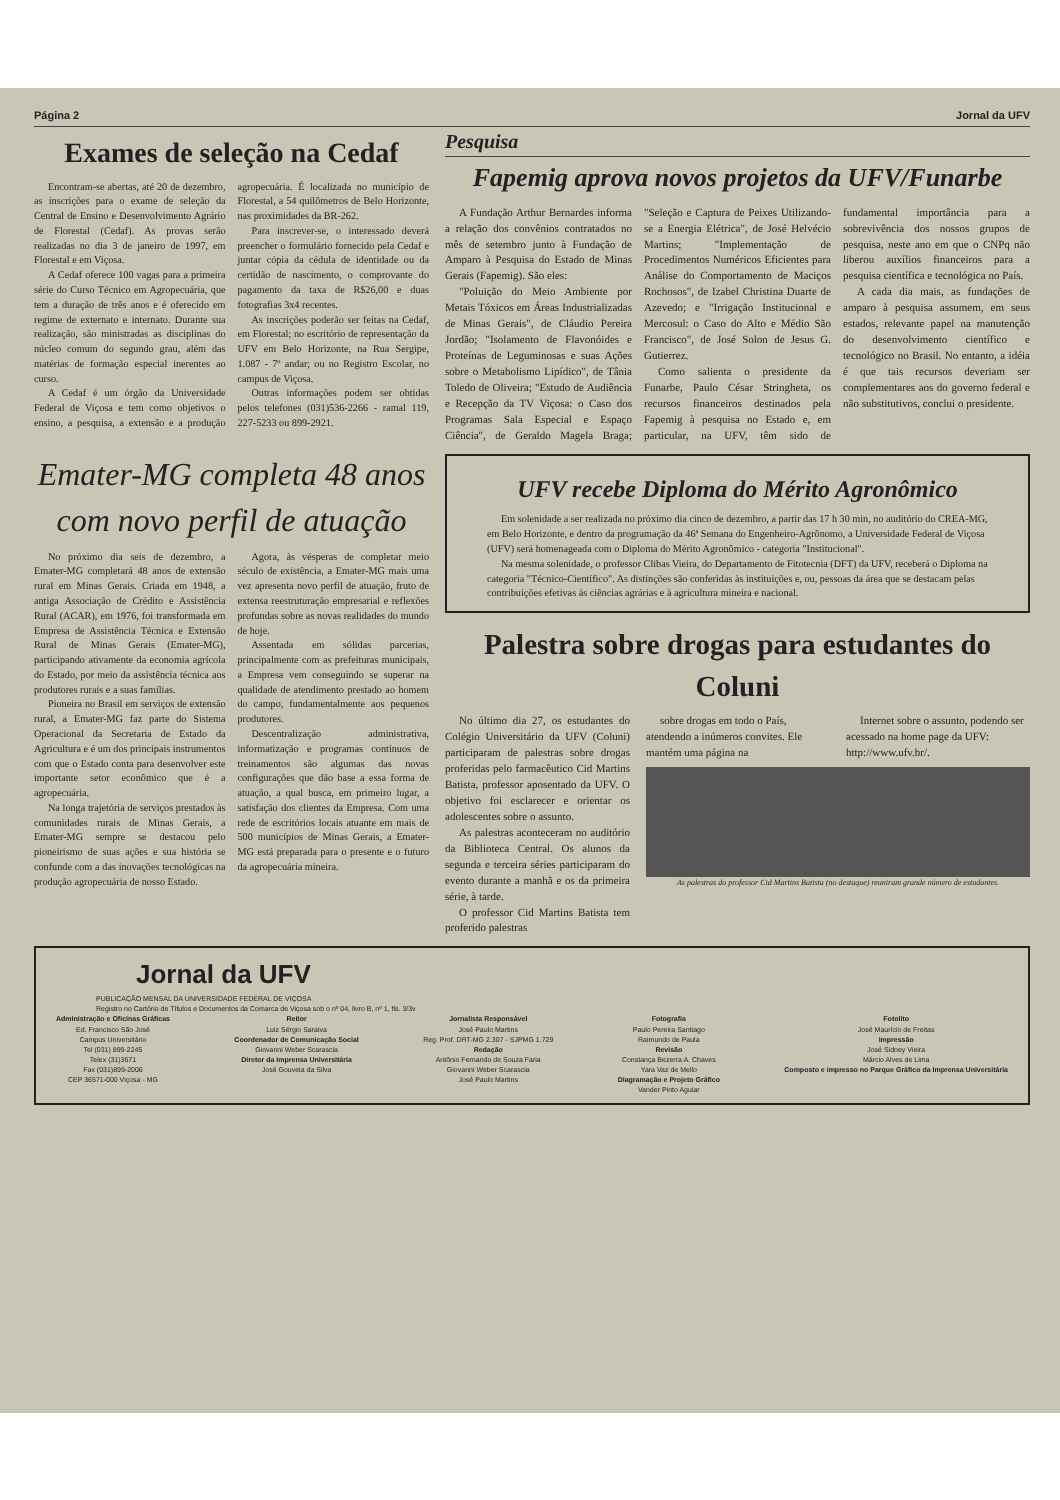Página 2 Jornal da UFV
Exames de seleção na Cedaf
Encontram-se abertas, até 20 de dezembro, as inscrições para o exame de seleção da Central de Ensino e Desenvolvimento Agrário de Florestal (Cedaf). As provas serão realizadas no dia 3 de janeiro de 1997, em Florestal e em Viçosa.
A Cedaf oferece 100 vagas para a primeira série do Curso Técnico em Agropecuária, que tem a duração de três anos e é oferecido em regime de externato e internato. Durante sua realização, são ministradas as disciplinas do núcleo comum do segundo grau, além das matérias de formação especial inerentes ao curso.
A Cedaf é um órgão da Universidade Federal de Viçosa e tem como objetivos o ensino, a pesquisa, a extensão e a produção agropecuária. É localizada no município de Florestal, a 54 quilômetros de Belo Horizonte, nas proximidades da BR-262.
Para inscrever-se, o interessado deverá preencher o formulário fornecido pela Cedaf e juntar cópia da cédula de identidade ou da certidão de nascimento, o comprovante do pagamento da taxa de R$26,00 e duas fotografias 3x4 recentes.
As inscrições poderão ser feitas na Cedaf, em Florestal; no escritório de representação da UFV em Belo Horizonte, na Rua Sergipe, 1.087 - 7º andar; ou no Registro Escolar, no campus de Viçosa.
Outras informações podem ser obtidas pelos telefones (031)536-2266 - ramal 119, 227-5233 ou 899-2921.
Emater-MG completa 48 anos com novo perfil de atuação
No próximo dia seis de dezembro, a Emater-MG completará 48 anos de extensão rural em Minas Gerais. Criada em 1948, a antiga Associação de Crédito e Assistência Rural (ACAR), em 1976, foi transformada em Empresa de Assistência Técnica e Extensão Rural de Minas Gerais (Emater-MG), participando ativamente da economia agrícola do Estado, por meio da assistência técnica aos produtores rurais e a suas famílias.
Pioneira no Brasil em serviços de extensão rural, a Emater-MG faz parte do Sistema Operacional da Secretaria de Estado da Agricultura e é um dos principais instrumentos com que o Estado conta para desenvolver este importante setor econômico que é a agropecuária.
Na longa trajetória de serviços prestados às comunidades rurais de Minas Gerais, a Emater-MG sempre se destacou pelo pioneirismo de suas ações e sua história se confunde com a das inovações tecnológicas na produção agropecuária de nosso Estado.
Agora, às vésperas de completar meio século de existência, a Emater-MG mais uma vez apresenta novo perfil de atuação, fruto de extensa reestruturação empresarial e reflexões profundas sobre as novas realidades do mundo de hoje.
Assentada em sólidas parcerias, principalmente com as prefeituras municipais, a Empresa vem conseguindo se superar na qualidade de atendimento prestado ao homem do campo, fundamentalmente aos pequenos produtores.
Descentralização administrativa, informatização e programas contínuos de treinamentos são algumas das novas configurações que dão base a essa forma de atuação, a qual busca, em primeiro lugar, a satisfação dos clientes da Empresa. Com uma rede de escritórios locais atuante em mais de 500 municípios de Minas Gerais, a Emater-MG está preparada para o presente e o futuro da agropecuária mineira.
Pesquisa
Fapemig aprova novos projetos da UFV/Funarbe
A Fundação Arthur Bernardes informa a relação dos convênios contratados no mês de setembro junto à Fundação de Amparo à Pesquisa do Estado de Minas Gerais (Fapemig). São eles:
"Poluição do Meio Ambiente por Metais Tóxicos em Áreas Industrializadas de Minas Gerais", de Cláudio Pereira Jordão; "Isolamento de Flavonóides e Proteínas de Leguminosas e suas Ações sobre o Metabolismo Lipídico", de Tânia Toledo de Oliveira; "Estudo de Audiência e Recepção da TV Viçosa: o Caso dos Programas Sala Especial e Espaço Ciência", de Geraldo Magela Braga; "Seleção e Captura de Peixes Utilizando-se a Energia Elétrica", de José Helvécio Martins; "Implementação de Procedimentos Numéricos Eficientes para Análise do Comportamento de Maciços Rochosos", de Izabel Christina Duarte de Azevedo; e "Irrigação Institucional e Mercosul: o Caso do Alto e Médio São Francisco", de José Solon de Jesus G. Gutierrez.
Como salienta o presidente da Funarbe, Paulo César Stringheta, os recursos financeiros destinados pela Fapemig à pesquisa no Estado e, em particular, na UFV, têm sido de fundamental importância para a sobrevivência dos nossos grupos de pesquisa, neste ano em que o CNPq não liberou auxílios financeiros para a pesquisa científica e tecnológica no País.
A cada dia mais, as fundações de amparo à pesquisa assumem, em seus estados, relevante papel na manutenção do desenvolvimento científico e tecnológico no Brasil. No entanto, a idéia é que tais recursos deveriam ser complementares aos do governo federal e não substitutivos, conclui o presidente.
UFV recebe Diploma do Mérito Agronômico
Em solenidade a ser realizada no próximo dia cinco de dezembro, a partir das 17 h 30 min, no auditório do CREA-MG, em Belo Horizonte, e dentro da programação da 46ª Semana do Engenheiro-Agrônomo, a Universidade Federal de Viçosa (UFV) será homenageada com o Diploma do Mérito Agronômico - categoria "Institucional".
Na mesma solenidade, o professor Clibas Vieira, do Departamento de Fitotecnia (DFT) da UFV, receberá o Diploma na categoria "Técnico-Científico". As distinções são conferidas às instituições e, ou, pessoas da área que se destacam pelas contribuições efetivas às ciências agrárias e à agricultura mineira e nacional.
Palestra sobre drogas para estudantes do Coluni
No último dia 27, os estudantes do Colégio Universitário da UFV (Coluni) participaram de palestras sobre drogas proferidas pelo farmacêutico Cid Martins Batista, professor aposentado da UFV. O objetivo foi esclarecer e orientar os adolescentes sobre o assunto.
As palestras aconteceram no auditório da Biblioteca Central. Os alunos da segunda e terceira séries participaram do evento durante a manhã e os da primeira série, à tarde.
O professor Cid Martins Batista tem proferido palestras
sobre drogas em todo o País, atendendo a inúmeros convites. Ele mantém uma página na
Internet sobre o assunto, podendo ser acessado na home page da UFV: http://www.ufv.br/.
As palestras do professor Cid Martins Batista (no destaque) reuniram grande número de estudantes.
Jornal da UFV
PUBLICAÇÃO MENSAL DA UNIVERSIDADE FEDERAL DE VIÇOSA
Registro no Cartório de Títulos e Documentos da Comarca de Viçosa sob o nº 04, livro B, nº 1, fls. 3/3v
Administração e Oficinas Gráficas
Ed. Francisco São José
Campus Universitário
Tel (031) 899-2245
Telex (31)3671
Fax (031)899-2006
CEP 36571-000 Viçosa - MG
Reitor
Luiz Sérgio Saraiva
Coordenador de Comunicação Social
Giovanni Weber Scarascia
Diretor da Imprensa Universitária
José Gouveia da Silva
Jornalista Responsável
José Paulo Martins
Reg. Prof. DRT-MG 2.307 - SJPMG 1.729
Redação
Antônio Fernando de Souza Faria
Giovanni Weber Scarascia
José Paulo Martins
Fotografia
Paulo Pereira Santiago
Raimundo de Paula
Revisão
Constança Bezerra A. Chaves
Yara Vaz de Mello
Diagramação e Projeto Gráfico
Vander Pinto Aguiar
Fotolito
José Maurício de Freitas
Impressão
José Sidney Vieira
Márcio Alves de Lima
Composto e impresso no Parque Gráfico da Imprensa Universitária